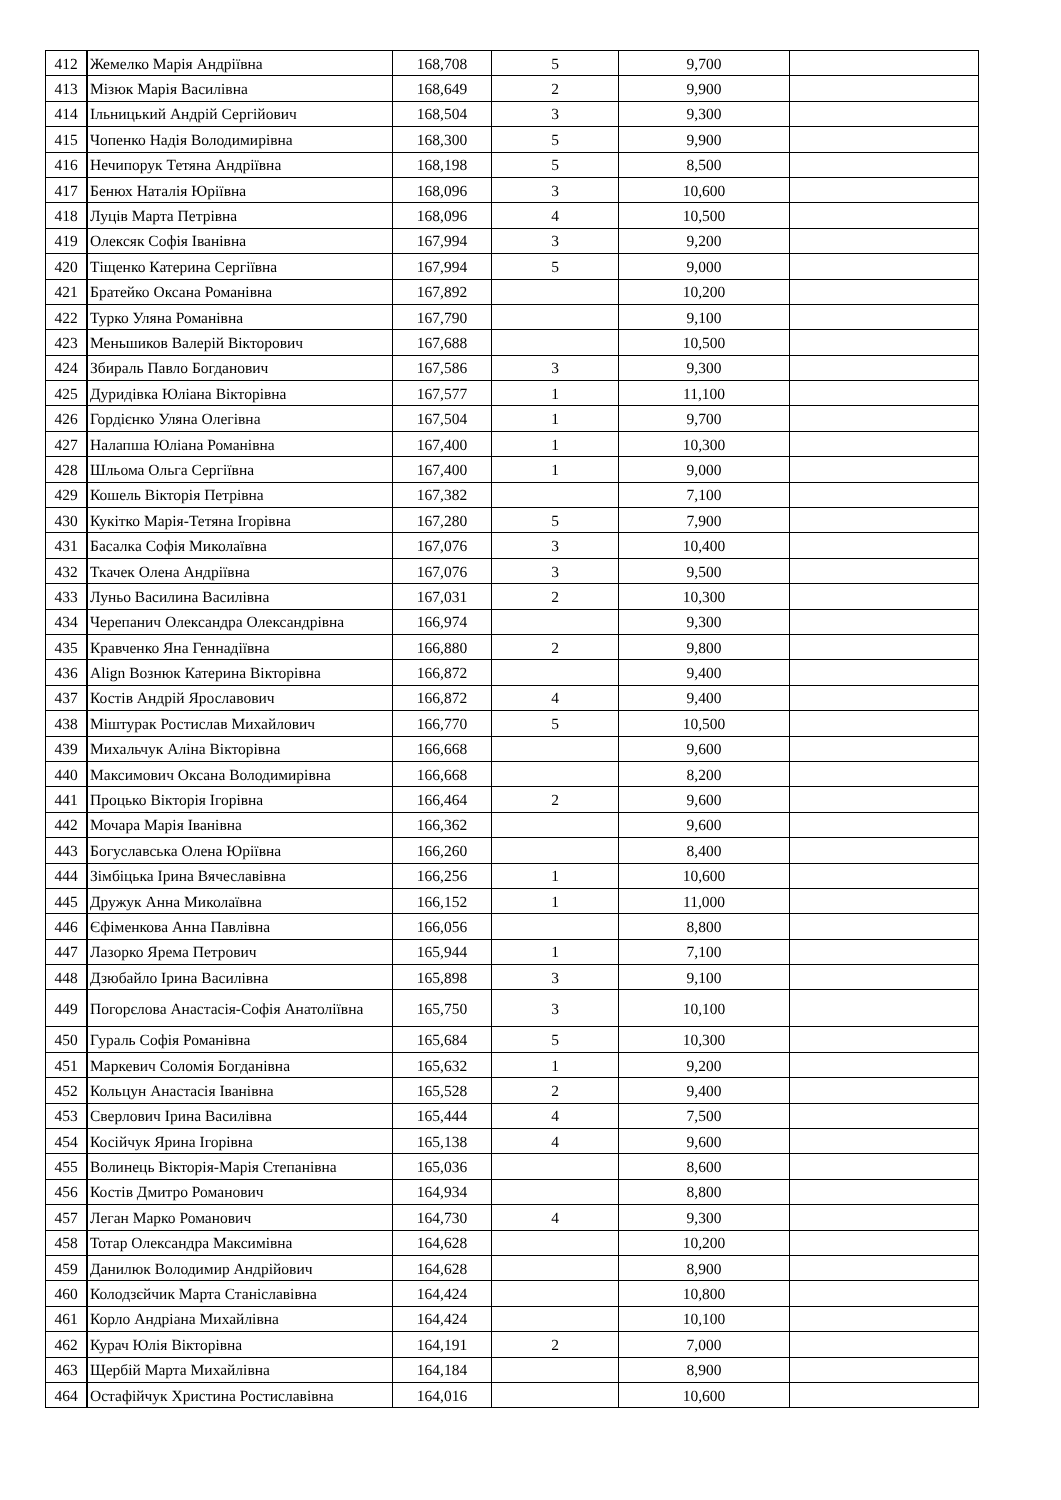| 412 | Жемелко Марія Андріївна | 168,708 | 5 | 9,700 | |
| 413 | Мізюк Марія Василівна | 168,649 | 2 | 9,900 | |
| 414 | Ільницький Андрій Сергійович | 168,504 | 3 | 9,300 | |
| 415 | Чопенко Надія Володимирівна | 168,300 | 5 | 9,900 | |
| 416 | Нечипорук Тетяна Андріївна | 168,198 | 5 | 8,500 | |
| 417 | Бенюх Наталія Юріївна | 168,096 | 3 | 10,600 | |
| 418 | Луців Марта Петрівна | 168,096 | 4 | 10,500 | |
| 419 | Олексяк Софія Іванівна | 167,994 | 3 | 9,200 | |
| 420 | Тіщенко Катерина Сергіївна | 167,994 | 5 | 9,000 | |
| 421 | Братейко Оксана Романівна | 167,892 | | 10,200 | |
| 422 | Турко Уляна Романівна | 167,790 | | 9,100 | |
| 423 | Меньшиков Валерій Вікторович | 167,688 | | 10,500 | |
| 424 | Збираль Павло Богданович | 167,586 | 3 | 9,300 | |
| 425 | Дуридівка Юліана Вікторівна | 167,577 | 1 | 11,100 | |
| 426 | Гордієнко Уляна Олегівна | 167,504 | 1 | 9,700 | |
| 427 | Налапша Юліана Романівна | 167,400 | 1 | 10,300 | |
| 428 | Шльома Ольга Сергіївна | 167,400 | 1 | 9,000 | |
| 429 | Кошель Вікторія Петрівна | 167,382 | | 7,100 | |
| 430 | Кукітко Марія-Тетяна Ігорівна | 167,280 | 5 | 7,900 | |
| 431 | Басалка Софія Миколаївна | 167,076 | 3 | 10,400 | |
| 432 | Ткачек Олена Андріївна | 167,076 | 3 | 9,500 | |
| 433 | Луньо Василина Василівна | 167,031 | 2 | 10,300 | |
| 434 | Черепанич Олександра Олександрівна | 166,974 | | 9,300 | |
| 435 | Кравченко Яна Геннадіївна | 166,880 | 2 | 9,800 | |
| 436 | Align Вознюк Катерина Вікторівна | 166,872 | | 9,400 | |
| 437 | Костів Андрій Ярославович | 166,872 | 4 | 9,400 | |
| 438 | Міштурак Ростислав Михайлович | 166,770 | 5 | 10,500 | |
| 439 | Михальчук Аліна Вікторівна | 166,668 | | 9,600 | |
| 440 | Максимович Оксана Володимирівна | 166,668 | | 8,200 | |
| 441 | Процько Вікторія Ігорівна | 166,464 | 2 | 9,600 | |
| 442 | Мочара Марія Іванівна | 166,362 | | 9,600 | |
| 443 | Богуславська Олена Юріївна | 166,260 | | 8,400 | |
| 444 | Зімбіцька Ірина Вячеславівна | 166,256 | 1 | 10,600 | |
| 445 | Дружук Анна Миколаївна | 166,152 | 1 | 11,000 | |
| 446 | Єфіменкова Анна Павлівна | 166,056 | | 8,800 | |
| 447 | Лазорко Ярема Петрович | 165,944 | 1 | 7,100 | |
| 448 | Дзюбайло Ірина Василівна | 165,898 | 3 | 9,100 | |
| 449 | Погорєлова Анастасія-Софія Анатоліївна | 165,750 | 3 | 10,100 | |
| 450 | Гураль Софія Романівна | 165,684 | 5 | 10,300 | |
| 451 | Маркевич Соломія Богданівна | 165,632 | 1 | 9,200 | |
| 452 | Кольцун Анастасія Іванівна | 165,528 | 2 | 9,400 | |
| 453 | Сверлович Ірина Василівна | 165,444 | 4 | 7,500 | |
| 454 | Косійчук Ярина Ігорівна | 165,138 | 4 | 9,600 | |
| 455 | Волинець Вікторія-Марія Степанівна | 165,036 | | 8,600 | |
| 456 | Костів Дмитро Романович | 164,934 | | 8,800 | |
| 457 | Леган Марко Романович | 164,730 | 4 | 9,300 | |
| 458 | Тотар Олександра Максимівна | 164,628 | | 10,200 | |
| 459 | Данилюк Володимир Андрійович | 164,628 | | 8,900 | |
| 460 | Колодзєйчик Марта Станіславівна | 164,424 | | 10,800 | |
| 461 | Корло Андріана Михайлівна | 164,424 | | 10,100 | |
| 462 | Курач Юлія Вікторівна | 164,191 | 2 | 7,000 | |
| 463 | Щербій Марта Михайлівна | 164,184 | | 8,900 | |
| 464 | Остафійчук Христина Ростиславівна | 164,016 | | 10,600 | |